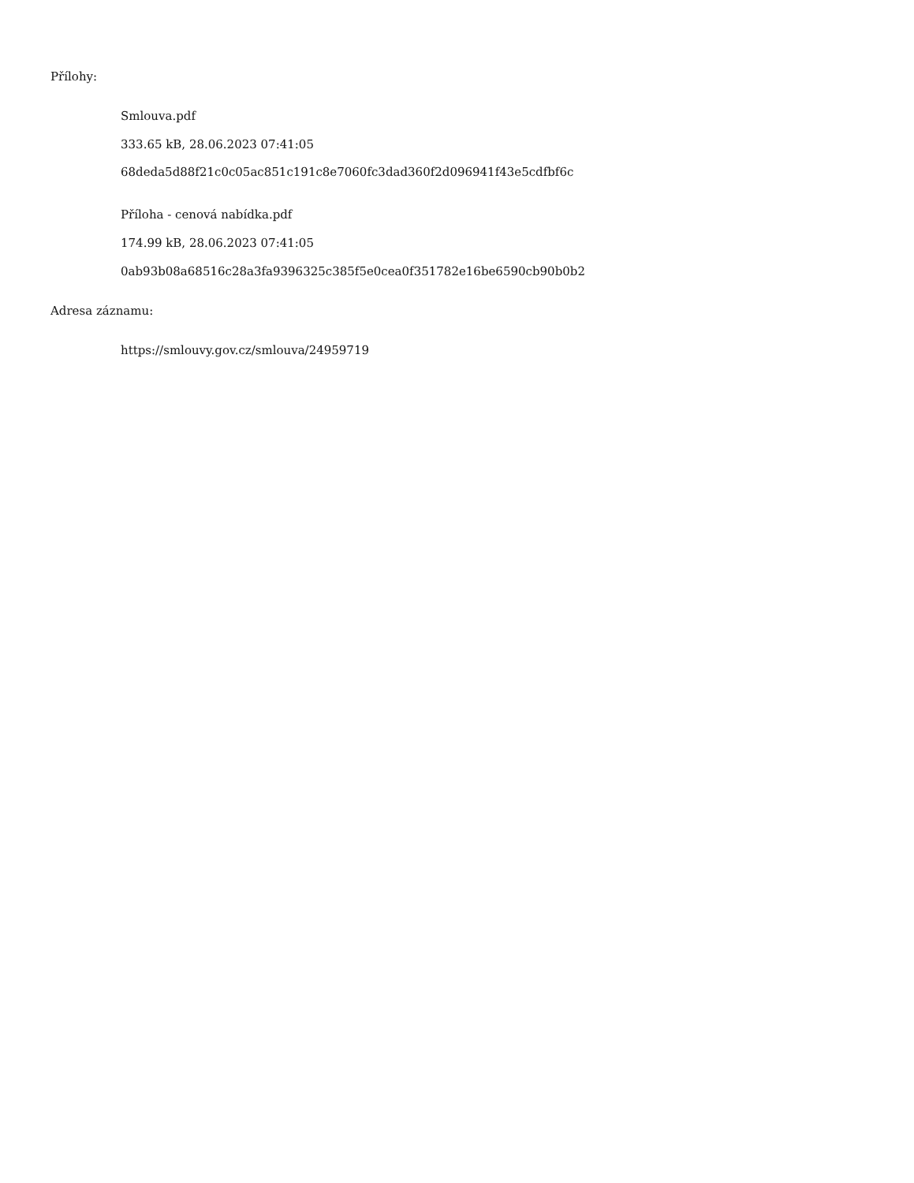Přílohy:
Smlouva.pdf
333.65 kB, 28.06.2023 07:41:05
68deda5d88f21c0c05ac851c191c8e7060fc3dad360f2d096941f43e5cdfbf6c
Příloha - cenová nabídka.pdf
174.99 kB, 28.06.2023 07:41:05
0ab93b08a68516c28a3fa9396325c385f5e0cea0f351782e16be6590cb90b0b2
Adresa záznamu:
https://smlouvy.gov.cz/smlouva/24959719